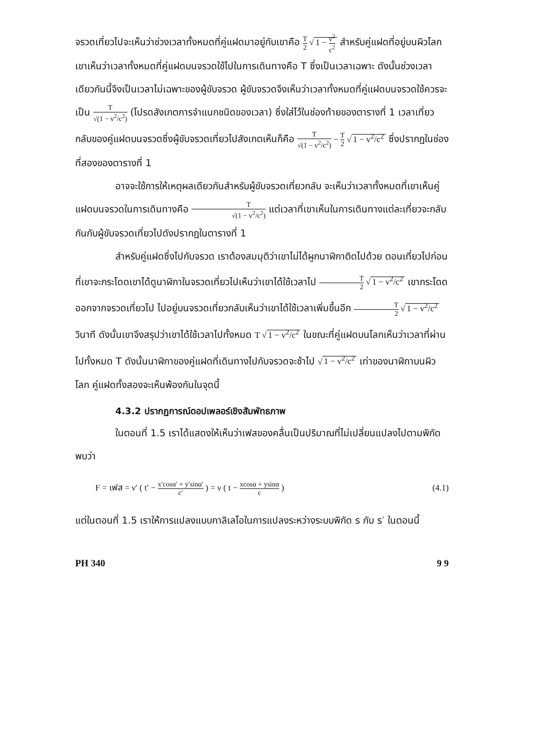จรวดเที่ยวไปจะเห็นว่าช่วงเวลาทั้งหมดที่คู่แฝดมาอยู่กับเขาคือ T 2 √ 1 − v<sup>2</sup> c<sup>2</sup> สำหรับคู่แฝดที่อยู่บนผิวโลกเขาเห็นว่าเวลาทั้งหมดที่คู่แฝดบนจรวดใช้ไปในการเดินทางคือ T ซึ่งเป็นเวลาเฉพาะ ดังนั้นช่วงเวลาเดียวกันนี้จึงเป็นเวลาไม่เฉพาะของผู้ขับจรวด ผู้ขับจรวดจึงเห็นว่าเวลาทั้งหมดที่คู่แฝดบนจรวดใช้ควรจะเป็น T √(1 − v<sup>2</sup>/c<sup>2</sup>) (โปรดสังเกตการจำแนกชนิดของเวลา) ซึ่งใส่ไว้ในช่องท้ายของตารางที่ 1 เวลาเที่ยวกลับของคู่แฝดบนจรวดซึ่งผู้ขับจรวดเที่ยวไปสังเกตเห็นก็คือ T √(1 − v<sup>2</sup>/c<sup>2</sup>) − T 2 √ 1 − v<sup>2</sup>/c<sup>2</sup> ซึ่งปรากฏในช่องที่สองของตารางที่ 1
อาจจะใช้การให้เหตุผลเดียวกันสำหรับผู้ขับจรวดเที่ยวกลับ จะเห็นว่าเวลาทั้งหมดที่เขาเห็นคู่แฝดบนจรวดในการเดินทางคือ T √(1 − v<sup>2</sup>/c<sup>2</sup>) แต่เวลาที่เขาเห็นในการเดินทางแต่ละเที่ยวจะกลับกันกับผู้ขับจรวดเที่ยวไปดังปรากฏในตารางที่ 1
สำหรับคู่แฝดซึ่งไปกับจรวด เราต้องสมมุติว่าเขาไม่ได้ผูกนาฬิกาติดไปด้วย ตอนเที่ยวไปก่อนที่เขาจะกระโดดเขาได้ดูนาฬิกาในจรวดเที่ยวไปเห็นว่าเขาได้ใช้เวลาไป T 2 √ 1 − v<sup>2</sup>/c<sup>2</sup> เขากระโดดออกจากจรวดเที่ยวไป ไปอยู่บนจรวดเที่ยวกลับเห็นว่าเขาได้ใช้เวลาเพิ่มขึ้นอีก T 2 √ 1 − v<sup>2</sup>/c<sup>2</sup> วินาที ดังนั้นเขาจึงสรุปว่าเขาได้ใช้เวลาไปทั้งหมด T √ 1 − v<sup>2</sup>/c<sup>2</sup> ในขณะที่คู่แฝดบนโลกเห็นว่าเวลาที่ผ่านไปทั้งหมด T ดังนั้นนาฬิกาของคู่แฝดที่เดินทางไปกับจรวดจะช้าไป √ 1 − v<sup>2</sup>/c<sup>2</sup> เท่าของนาฬิกาบนผิวโลก คู่แฝดทั้งสองจะเห็นพ้องกันในจุดนี้
4.3.2 ปรากฏการณ์ดอปเพลอร์เชิงสัมพัทธภาพ
ในตอนที่ 1.5 เราได้แสดงให้เห็นว่าเฟสของคลื่นเป็นปริมาณที่ไม่เปลี่ยนแปลงไปตามพิกัด พบว่า
F = เฟส = ν′ ( t′ − x′cosα′ + y′sinα′ c′ ) = ν ( t − xcosα + ysinα c ) (4.1)
แต่ในตอนที่ 1.5 เราให้การแปลงแบบกาลิเลโอในการแปลงระหว่างระบบพิกัด s กับ s′ ในตอนนี้
PH 340 9 9